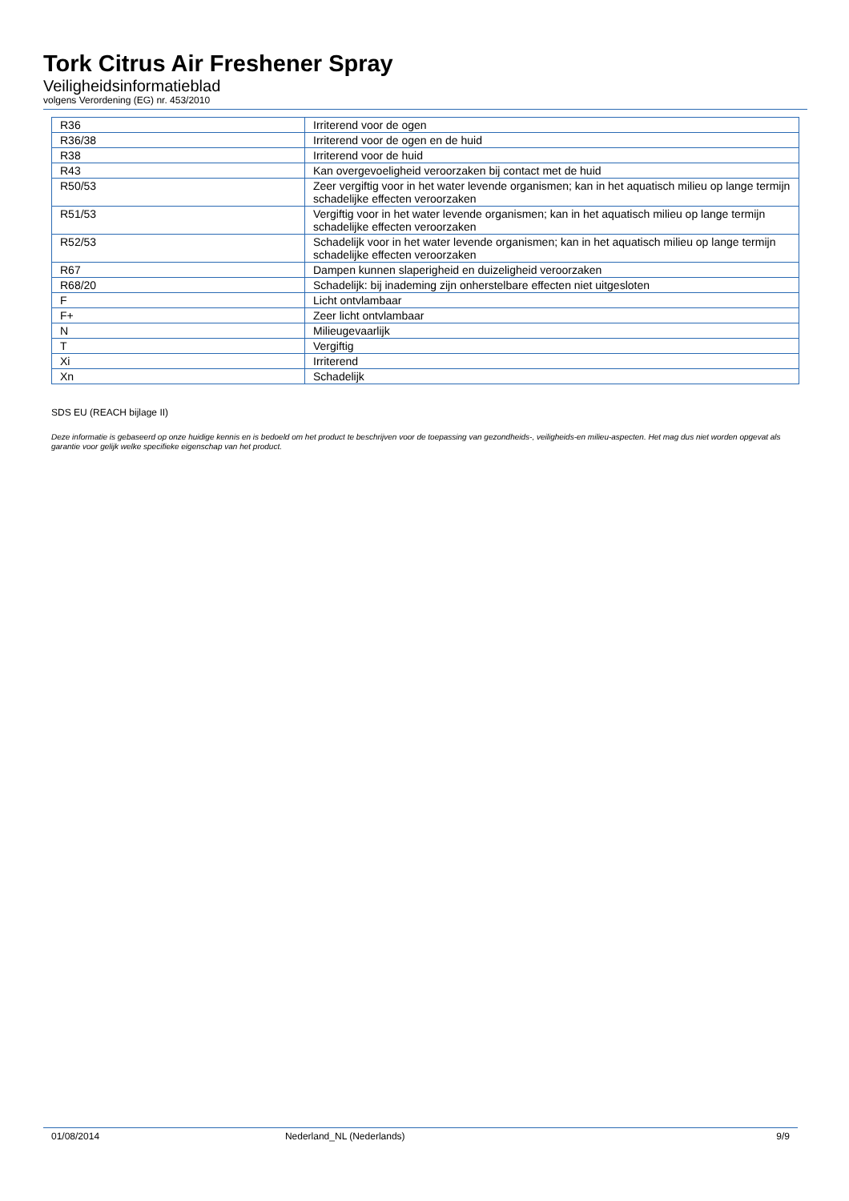Tork Citrus Air Freshener Spray
Veiligheidsinformatieblad
volgens Verordening (EG) nr. 453/2010
| R36 | Irriterend voor de ogen |
| R36/38 | Irriterend voor de ogen en de huid |
| R38 | Irriterend voor de huid |
| R43 | Kan overgevoeligheid veroorzaken bij contact met de huid |
| R50/53 | Zeer vergiftig voor in het water levende organismen; kan in het aquatisch milieu op lange termijn schadelijke effecten veroorzaken |
| R51/53 | Vergiftig voor in het water levende organismen; kan in het aquatisch milieu op lange termijn schadelijke effecten veroorzaken |
| R52/53 | Schadelijk voor in het water levende organismen; kan in het aquatisch milieu op lange termijn schadelijke effecten veroorzaken |
| R67 | Dampen kunnen slaperigheid en duizeligheid veroorzaken |
| R68/20 | Schadelijk: bij inademing zijn onherstelbare effecten niet uitgesloten |
| F | Licht ontvlambaar |
| F+ | Zeer licht ontvlambaar |
| N | Milieugevaarlijk |
| T | Vergiftig |
| Xi | Irriterend |
| Xn | Schadelijk |
SDS EU (REACH bijlage II)
Deze informatie is gebaseerd op onze huidige kennis en is bedoeld om het product te beschrijven voor de toepassing van gezondheids-, veiligheids-en milieu-aspecten. Het mag dus niet worden opgevat als garantie voor gelijk welke specifieke eigenschap van het product.
01/08/2014 Nederland_NL (Nederlands) 9/9